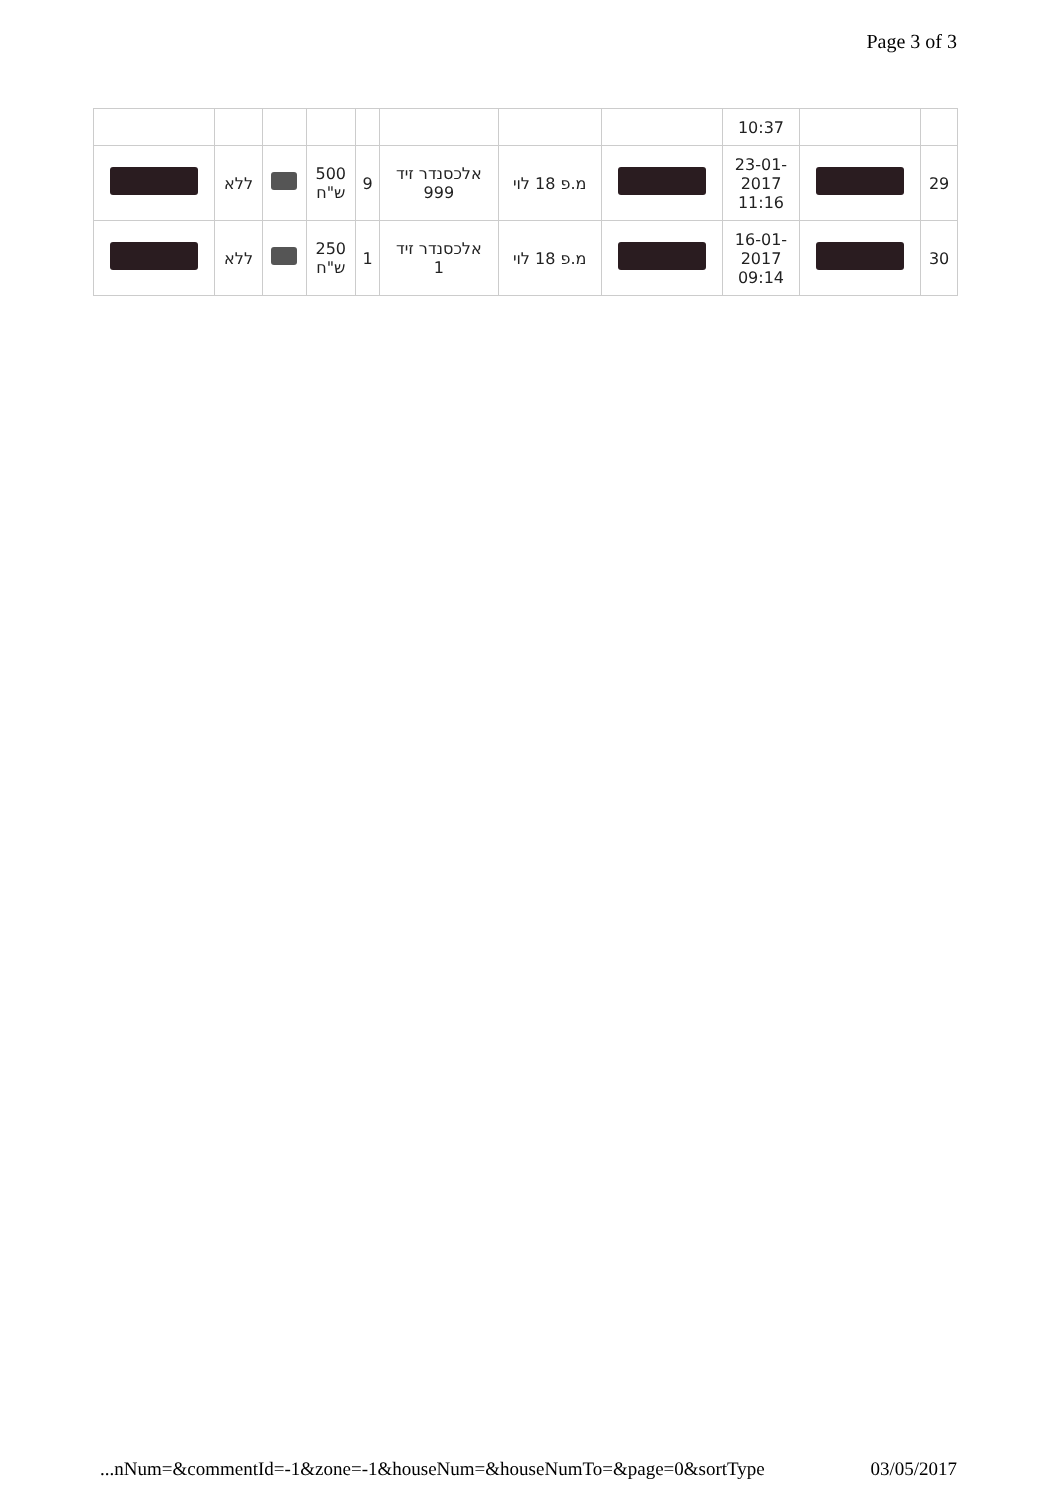Page 3 of 3
| | | | | | | | | 10:37 | | |
| | ללא | | 500 ש"ח | 9 | אלכסנדר זיד 999 | מ.פ 18 לוי | | 23-01- 2017 11:16 | | 29 |
| | ללא | | 250 ש"ח | 1 | אלכסנדר זיד 1 | מ.פ 18 לוי | | 16-01- 2017 09:14 | | 30 |
...nNum=&commentId=-1&zone=-1&houseNum=&houseNumTo=&page=0&sortType 03/05/2017